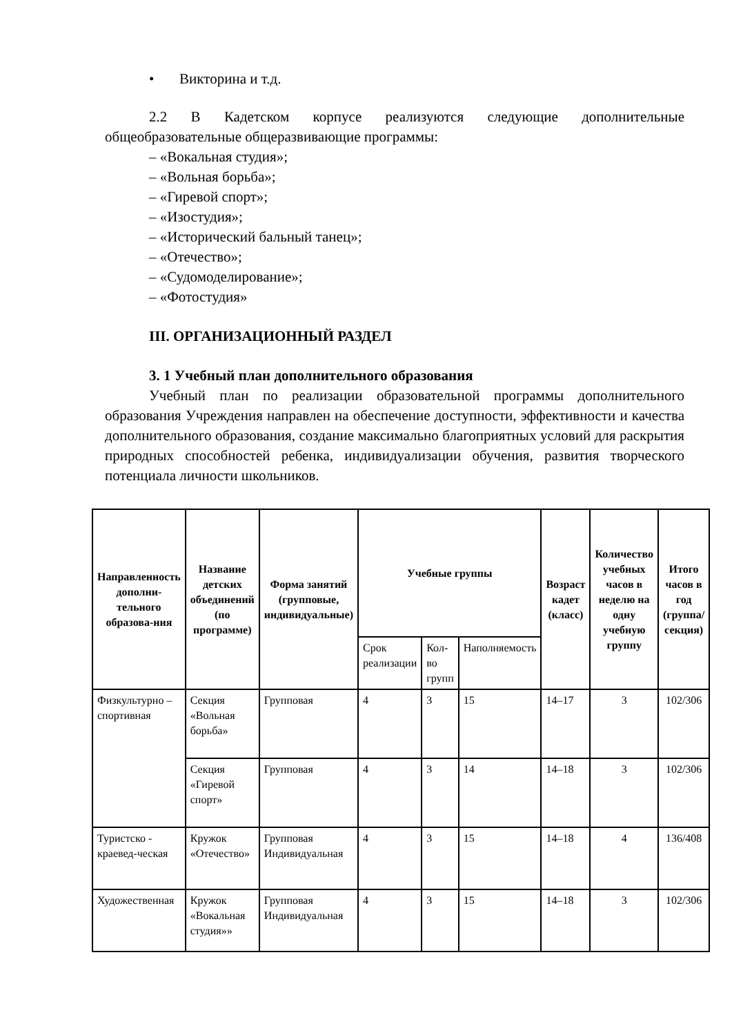• Викторина и т.д.
2.2 В Кадетском корпусе реализуются следующие дополнительные общеобразовательные общеразвивающие программы:
– «Вокальная студия»;
– «Вольная борьба»;
– «Гиревой спорт»;
– «Изостудия»;
– «Исторический бальный танец»;
– «Отечество»;
– «Судомоделирование»;
– «Фотостудия»
III. ОРГАНИЗАЦИОННЫЙ РАЗДЕЛ
3. 1 Учебный план дополнительного образования
Учебный план по реализации образовательной программы дополнительного образования Учреждения направлен на обеспечение доступности, эффективности и качества дополнительного образования, создание максимально благоприятных условий для раскрытия природных способностей ребенка, индивидуализации обучения, развития творческого потенциала личности школьников.
| Направленность дополни-тельного образова-ния | Название детских объединений (по программе) | Форма занятий (групповые, индивидуальные) | Учебные группы | | | Возраст кадет (класс) | Количество учебных часов в неделю на одну учебную группу | Итого часов в год (группа/ секция) |
| --- | --- | --- | --- | --- | --- | --- | --- | --- |
| | | | Срок реализации | Кол-во групп | Наполняемость | | | |
| Физкультурно – спортивная | Секция «Вольная борьба» | Групповая | 4 | 3 | 15 | 14–17 | 3 | 102/306 |
| | Секция «Гиревой спорт» | Групповая | 4 | 3 | 14 | 14–18 | 3 | 102/306 |
| Туристско - краевед-ческая | Кружок «Отечество» | Групповая Индивидуальная | 4 | 3 | 15 | 14–18 | 4 | 136/408 |
| Художественная | Кружок «Вокальная студия»» | Групповая Индивидуальная | 4 | 3 | 15 | 14–18 | 3 | 102/306 |